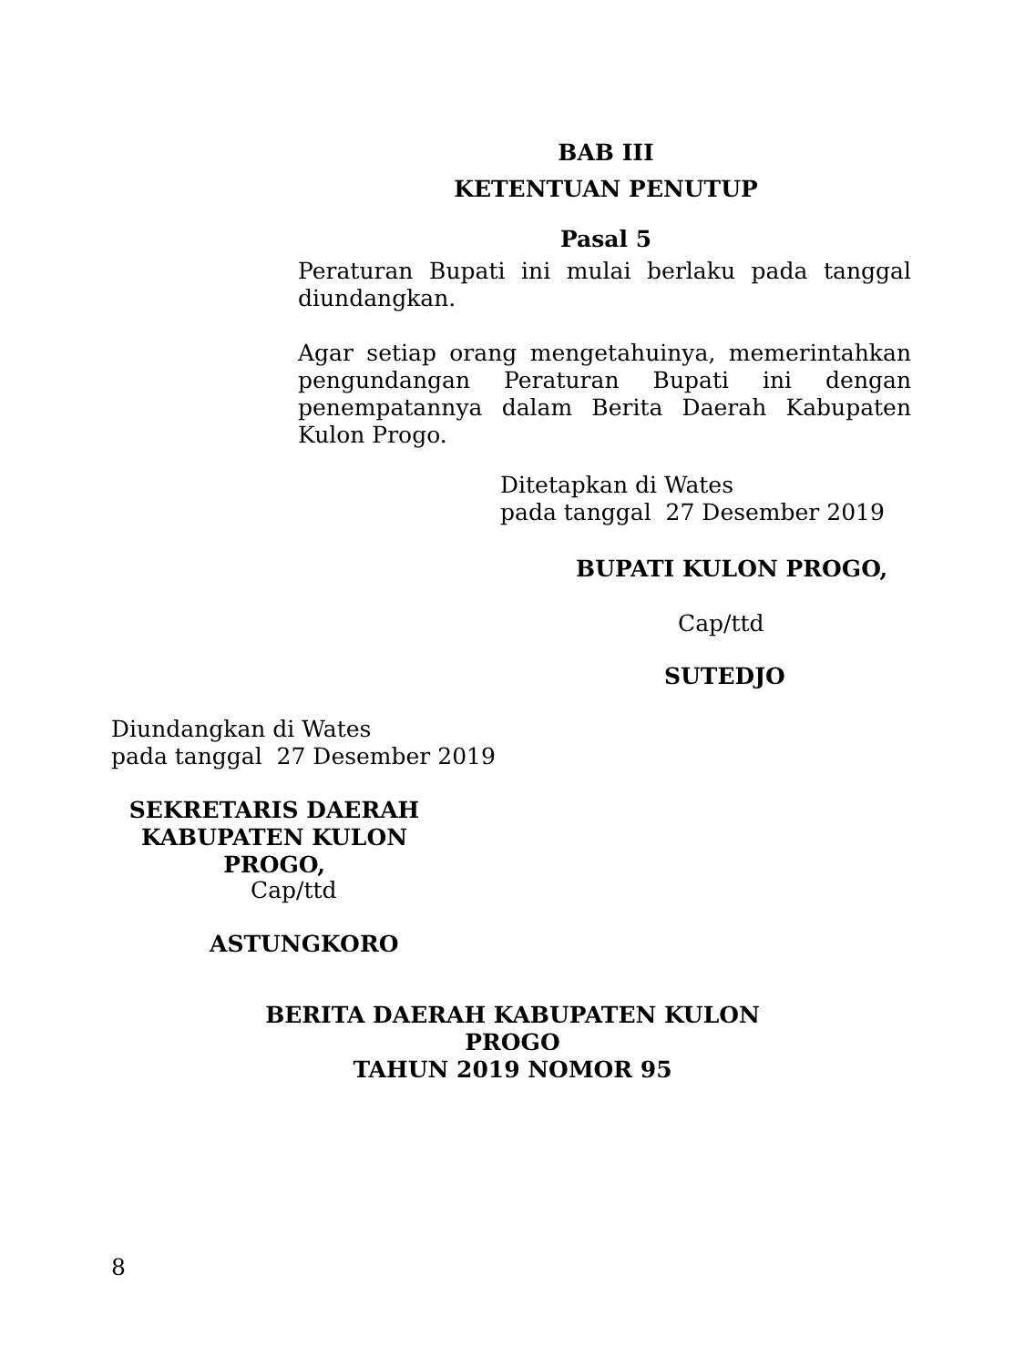BAB III
KETENTUAN PENUTUP
Pasal 5
Peraturan Bupati ini mulai berlaku pada tanggal diundangkan.
Agar setiap orang mengetahuinya, memerintahkan pengundangan Peraturan Bupati ini dengan penempatannya dalam Berita Daerah Kabupaten Kulon Progo.
Ditetapkan di Wates
pada tanggal 27 Desember 2019
BUPATI KULON PROGO,
Cap/ttd
SUTEDJO
Diundangkan di Wates
pada tanggal 27 Desember 2019
SEKRETARIS DAERAH
KABUPATEN KULON PROGO,
Cap/ttd
ASTUNGKORO
BERITA DAERAH KABUPATEN KULON PROGO
TAHUN 2019 NOMOR 95
8